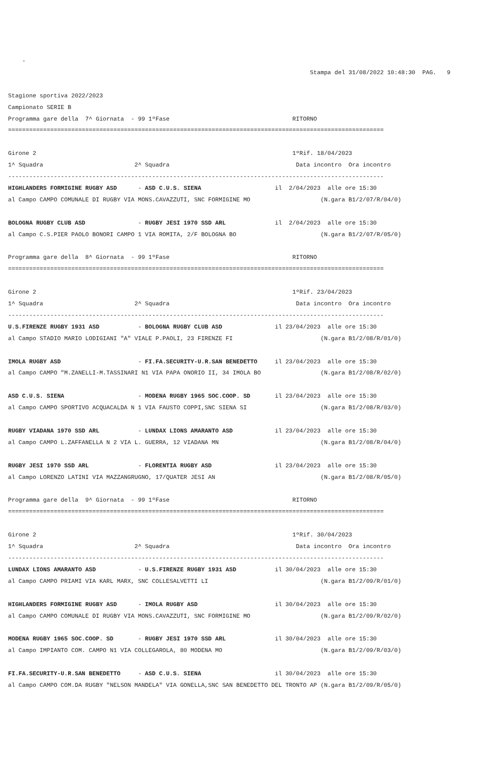-
                                                                                      Stampa del 31/08/2022 10:48:30  PAG.   9

Stagione sportiva 2022/2023
Campionato SERIE B
Programma gare della  7^ Giornata  - 99 1ºFase                                   RITORNO
===========================================================================================================

Girone 2                                                                         1ºRif. 18/04/2023
1^ Squadra                          2^ Squadra                                    Data incontro  Ora incontro
-----------------------------------------------------------------------------------------------------------
HIGHLANDERS FORMIGINE RUGBY ASD      - ASD C.U.S. SIENA                     il  2/04/2023  alle ore 15:30
al Campo CAMPO COMUNALE DI RUGBY VIA MONS.CAVAZZUTI, SNC FORMIGINE MO                    (N.gara B1/2/07/R/04/0)

BOLOGNA RUGBY CLUB ASD               - RUGBY JESI 1970 SSD ARL              il  2/04/2023  alle ore 15:30
al Campo C.S.PIER PAOLO BONORI CAMPO 1 VIA ROMITA, 2/F BOLOGNA BO                        (N.gara B1/2/07/R/05/0)

Programma gare della  8^ Giornata  - 99 1ºFase                                   RITORNO
===========================================================================================================

Girone 2                                                                         1ºRif. 23/04/2023
1^ Squadra                          2^ Squadra                                    Data incontro  Ora incontro
-----------------------------------------------------------------------------------------------------------
U.S.FIRENZE RUGBY 1931 ASD           - BOLOGNA RUGBY CLUB ASD               il 23/04/2023  alle ore 15:30
al Campo STADIO MARIO LODIGIANI "A" VIALE P.PAOLI, 23 FIRENZE FI                         (N.gara B1/2/08/R/01/0)

IMOLA RUGBY ASD                      - FI.FA.SECURITY-U.R.SAN BENEDETTO     il 23/04/2023  alle ore 15:30
al Campo CAMPO "M.ZANELLI-M.TASSINARI N1 VIA PAPA ONORIO II, 34 IMOLA BO                 (N.gara B1/2/08/R/02/0)

ASD C.U.S. SIENA                     - MODENA RUGBY 1965 SOC.COOP. SD       il 23/04/2023  alle ore 15:30
al Campo CAMPO SPORTIVO ACQUACALDA N 1 VIA FAUSTO COPPI,SNC SIENA SI                     (N.gara B1/2/08/R/03/0)

RUGBY VIADANA 1970 SSD ARL           - LUNDAX LIONS AMARANTO ASD            il 23/04/2023  alle ore 15:30
al Campo CAMPO L.ZAFFANELLA N 2 VIA L. GUERRA, 12 VIADANA MN                             (N.gara B1/2/08/R/04/0)

RUGBY JESI 1970 SSD ARL              - FLORENTIA RUGBY ASD                  il 23/04/2023  alle ore 15:30
al Campo LORENZO LATINI VIA MAZZANGRUGNO, 17/QUATER JESI AN                              (N.gara B1/2/08/R/05/0)

Programma gare della  9^ Giornata  - 99 1ºFase                                   RITORNO
===========================================================================================================

Girone 2                                                                         1ºRif. 30/04/2023
1^ Squadra                          2^ Squadra                                    Data incontro  Ora incontro
-----------------------------------------------------------------------------------------------------------
LUNDAX LIONS AMARANTO ASD            - U.S.FIRENZE RUGBY 1931 ASD           il 30/04/2023  alle ore 15:30
al Campo CAMPO PRIAMI VIA KARL MARX, SNC COLLESALVETTI LI                                (N.gara B1/2/09/R/01/0)

HIGHLANDERS FORMIGINE RUGBY ASD      - IMOLA RUGBY ASD                      il 30/04/2023  alle ore 15:30
al Campo CAMPO COMUNALE DI RUGBY VIA MONS.CAVAZZUTI, SNC FORMIGINE MO                    (N.gara B1/2/09/R/02/0)

MODENA RUGBY 1965 SOC.COOP. SD       - RUGBY JESI 1970 SSD ARL              il 30/04/2023  alle ore 15:30
al Campo IMPIANTO COM. CAMPO N1 VIA COLLEGAROLA, 80 MODENA MO                            (N.gara B1/2/09/R/03/0)

FI.FA.SECURITY-U.R.SAN BENEDETTO     - ASD C.U.S. SIENA                     il 30/04/2023  alle ore 15:30
al Campo CAMPO COM.DA RUGBY "NELSON MANDELA" VIA GONELLA,SNC SAN BENEDETTO DEL TRONTO AP (N.gara B1/2/09/R/05/0)